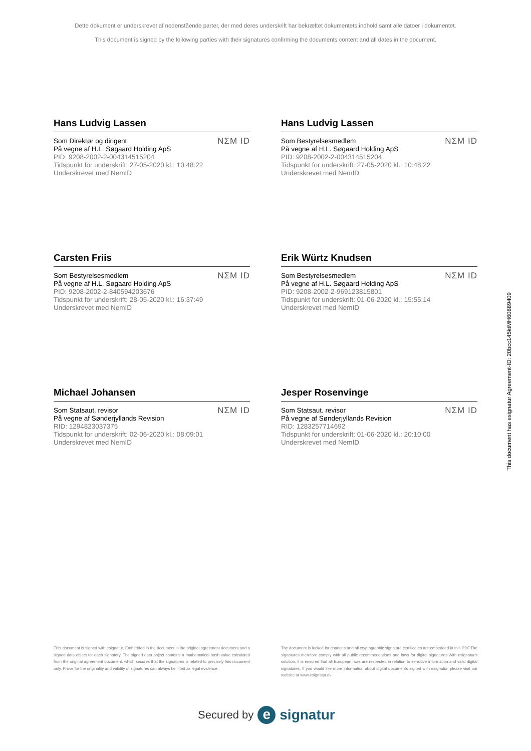Dette dokument er underskrevet af nedenstående parter, der med deres underskrift har bekræftet dokumentets indhold samt alle datoer i dokumentet.
This document is signed by the following parties with their signatures confirming the documents content and all dates in the document.
Hans Ludvig Lassen
Som Direktør og dirigent
På vegne af H.L. Søgaard Holding ApS
PID: 9208-2002-2-004314515204
Tidspunkt for underskrift: 27-05-2020 kl.: 10:48:22
Underskrevet med NemID
NΣM ID
Hans Ludvig Lassen
Som Bestyrelsesmedlem
På vegne af H.L. Søgaard Holding ApS
PID: 9208-2002-2-004314515204
Tidspunkt for underskrift: 27-05-2020 kl.: 10:48:22
Underskrevet med NemID
NΣM ID
Carsten Friis
Som Bestyrelsesmedlem
På vegne af H.L. Søgaard Holding ApS
PID: 9208-2002-2-840594203676
Tidspunkt for underskrift: 28-05-2020 kl.: 16:37:49
Underskrevet med NemID
NΣM ID
Erik Würtz Knudsen
Som Bestyrelsesmedlem
På vegne af H.L. Søgaard Holding ApS
PID: 9208-2002-2-969123815801
Tidspunkt for underskrift: 01-06-2020 kl.: 15:55:14
Underskrevet med NemID
NΣM ID
Michael Johansen
Som Statsaut. revisor
På vegne af Sønderjyllands Revision
RID: 1294823037375
Tidspunkt for underskrift: 02-06-2020 kl.: 08:09:01
Underskrevet med NemID
NΣM ID
Jesper Rosenvinge
Som Statsaut. revisor
På vegne af Sønderjyllands Revision
RID: 1283257714692
Tidspunkt for underskrift: 01-06-2020 kl.: 20:10:00
Underskrevet med NemID
NΣM ID
This document has esignatur Agreement-ID: 20bcc145ktMH60889409
This document is signed with esignatur. Embedded in the document is the original agreement document and a signed data object for each signatory. The signed data object contains a mathematical hash value calculated from the original agreement document, which secures that the signatures is related to precisely this document only. Prove for the originality and validity of signatures can always be lifted as legal evidence.
The document is locked for changes and all cryptographic signature certificates are embedded in this PDF.The signatures therefore comply with all public recommendations and laws for digital signatures.With esignatur's solution, it is ensured that all European laws are respected in relation to sensitive information and valid digital signatures. If you would like more information about digital documents signed with esignatur, please visit our website at www.esignatur.dk.
Secured by e signatur